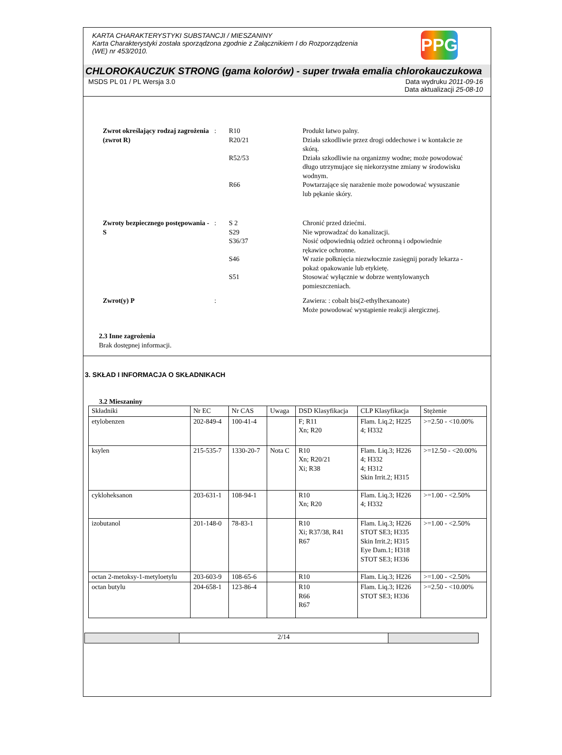PPG
KARTA CHARAKTERYSTYKI SUBSTANCJI / MIESZANINY
Karta Charakterystyki została sporządzona zgodnie z Załącznikiem I do Rozporządzenia
(WE) nr 453/2010.
CHLOROKAUCZUK STRONG (gama kolorów) - super trwała emalia chlorokauczukowa
MSDS PL 01 / PL Wersja 3.0 Data wydruku 2011-09-16
Data aktualizacji 25-08-10
Zwrot określający rodzaj zagrożenia (zwrot R)
: R10 Produkt łatwo palny.
R20/21 Działa szkodliwie przez drogi oddechowe i w kontakcie ze skórą.
R52/53 Działa szkodliwie na organizmy wodne; może powodować długo utrzymujące się niekorzystne zmiany w środowisku wodnym.
R66 Powtarzające się narażenie może powodować wysuszanie lub pękanie skóry.
Zwroty bezpiecznego postępowania - S
: S 2 Chronić przed dziećmi.
S29 Nie wprowadzać do kanalizacji.
S36/37 Nosić odpowiednią odzież ochronną i odpowiednie rękawice ochronne.
S46 W razie połknięcia niezwłocznie zasięgnij porady lekarza - pokaż opakowanie lub etykietę.
S51 Stosować wyłącznie w dobrze wentylowanych pomieszczeniach.
Zwrot(y) P : Zawiera: : cobalt bis(2-ethylhexanoate)
Może powodować wystąpienie reakcji alergicznej.
2.3 Inne zagrożenia
Brak dostępnej informacji.
3. SKŁAD I INFORMACJA O SKŁADNIKACH
3.2 Mieszaniny
| Składniki | Nr EC | Nr CAS | Uwaga | DSD Klasyfikacja | CLP Klasyfikacja | Stężenie |
| etylobenzen | 202-849-4 | 100-41-4 | | F; R11 Xn; R20 | Flam. Liq.2; H225 4; H332 | >=2.50 - <10.00% |
| ksylen | 215-535-7 | 1330-20-7 | Nota C | R10 Xn; R20/21 Xi; R38 | Flam. Liq.3; H226 4; H332 4; H312 Skin Irrit.2; H315 | >=12.50 - <20.00% |
| cykloheksanon | 203-631-1 | 108-94-1 | | R10 Xn; R20 | Flam. Liq.3; H226 4; H332 | >=1.00 - <2.50% |
| izobutanol | 201-148-0 | 78-83-1 | | R10 Xi; R37/38, R41 R67 | Flam. Liq.3; H226 STOT SE3; H335 Skin Irrit.2; H315 Eye Dam.1; H318 STOT SE3; H336 | >=1.00 - <2.50% |
| octan 2-metoksy-1-metyloetylu | 203-603-9 | 108-65-6 | | R10 | Flam. Liq.3; H226 | >=1.00 - <2.50% |
| octan butylu | 204-658-1 | 123-86-4 | | R10 R66 R67 | Flam. Liq.3; H226 STOT SE3; H336 | >=2.50 - <10.00% |
2/14